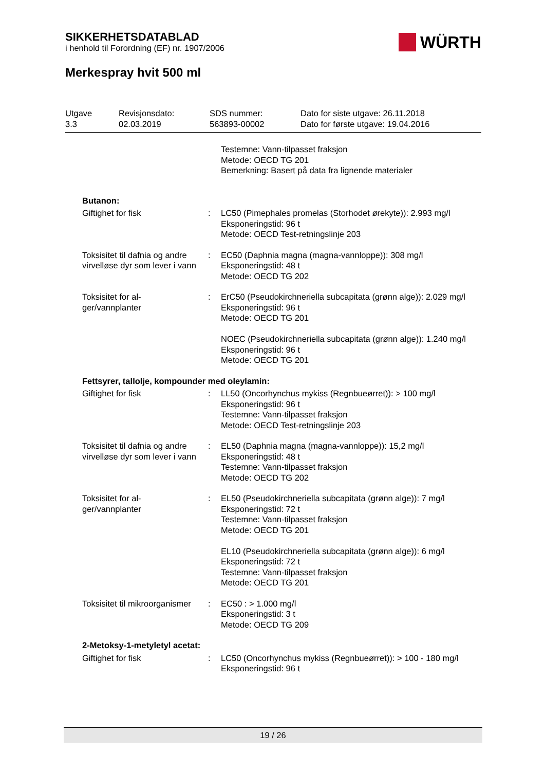SIKKERHETSDATABLAD
i henhold til Forordning (EF) nr. 1907/2006
WÜRTH
Merkespray hvit 500 ml
| Utgave 3.3 | Revisjonsdato: 02.03.2019 | SDS nummer: 563893-00002 | Dato for siste utgave: 26.11.2018 Dato for første utgave: 19.04.2016 |
| | | Testemne: Vann-tilpasset fraksjon Metode: OECD TG 201 Bemerkning: Basert på data fra lignende materialer |
| Butanon: | | |
| Giftighet for fisk | : | LC50 (Pimephales promelas (Storhodet ørekyte)): 2.993 mg/l Eksponeringstid: 96 t Metode: OECD Test-retningslinje 203 |
| Toksisitet til dafnia og andre virvelløse dyr som lever i vann | : | EC50 (Daphnia magna (magna-vannloppe)): 308 mg/l Eksponeringstid: 48 t Metode: OECD TG 202 |
| Toksisitet for al- ger/vannplanter | : | ErC50 (Pseudokirchneriella subcapitata (grønn alge)): 2.029 mg/l Eksponeringstid: 96 t Metode: OECD TG 201 NOEC (Pseudokirchneriella subcapitata (grønn alge)): 1.240 mg/l Eksponeringstid: 96 t Metode: OECD TG 201 |
| Fettsyrer, tallolje, kompounder med oleylamin: | | |
| Giftighet for fisk | : | LL50 (Oncorhynchus mykiss (Regnbueørret)): > 100 mg/l Eksponeringstid: 96 t Testemne: Vann-tilpasset fraksjon Metode: OECD Test-retningslinje 203 |
| Toksisitet til dafnia og andre virvelløse dyr som lever i vann | : | EL50 (Daphnia magna (magna-vannloppe)): 15,2 mg/l Eksponeringstid: 48 t Testemne: Vann-tilpasset fraksjon Metode: OECD TG 202 |
| Toksisitet for al- ger/vannplanter | : | EL50 (Pseudokirchneriella subcapitata (grønn alge)): 7 mg/l Eksponeringstid: 72 t Testemne: Vann-tilpasset fraksjon Metode: OECD TG 201 EL10 (Pseudokirchneriella subcapitata (grønn alge)): 6 mg/l Eksponeringstid: 72 t Testemne: Vann-tilpasset fraksjon Metode: OECD TG 201 |
| Toksisitet til mikroorganismer | : | EC50 : > 1.000 mg/l Eksponeringstid: 3 t Metode: OECD TG 209 |
| 2-Metoksy-1-metyletyl acetat: | | |
| Giftighet for fisk | : | LC50 (Oncorhynchus mykiss (Regnbueørret)): > 100 - 180 mg/l Eksponeringstid: 96 t |
19 / 26